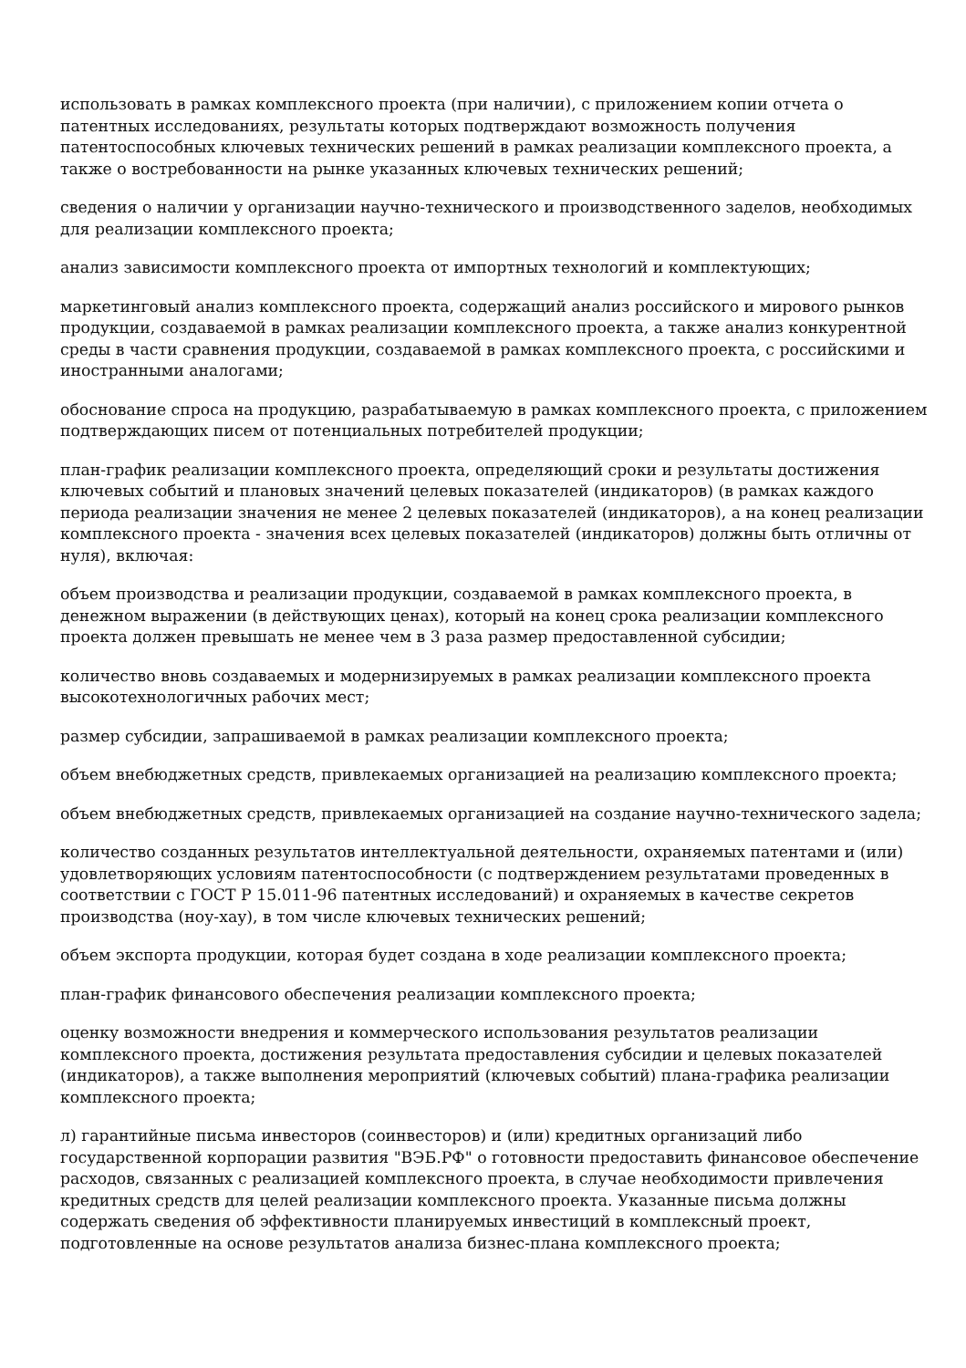использовать в рамках комплексного проекта (при наличии), с приложением копии отчета о патентных исследованиях, результаты которых подтверждают возможность получения патентоспособных ключевых технических решений в рамках реализации комплексного проекта, а также о востребованности на рынке указанных ключевых технических решений;
сведения о наличии у организации научно-технического и производственного заделов, необходимых для реализации комплексного проекта;
анализ зависимости комплексного проекта от импортных технологий и комплектующих;
маркетинговый анализ комплексного проекта, содержащий анализ российского и мирового рынков продукции, создаваемой в рамках реализации комплексного проекта, а также анализ конкурентной среды в части сравнения продукции, создаваемой в рамках комплексного проекта, с российскими и иностранными аналогами;
обоснование спроса на продукцию, разрабатываемую в рамках комплексного проекта, с приложением подтверждающих писем от потенциальных потребителей продукции;
план-график реализации комплексного проекта, определяющий сроки и результаты достижения ключевых событий и плановых значений целевых показателей (индикаторов) (в рамках каждого периода реализации значения не менее 2 целевых показателей (индикаторов), а на конец реализации комплексного проекта - значения всех целевых показателей (индикаторов) должны быть отличны от нуля), включая:
объем производства и реализации продукции, создаваемой в рамках комплексного проекта, в денежном выражении (в действующих ценах), который на конец срока реализации комплексного проекта должен превышать не менее чем в 3 раза размер предоставленной субсидии;
количество вновь создаваемых и модернизируемых в рамках реализации комплексного проекта высокотехнологичных рабочих мест;
размер субсидии, запрашиваемой в рамках реализации комплексного проекта;
объем внебюджетных средств, привлекаемых организацией на реализацию комплексного проекта;
объем внебюджетных средств, привлекаемых организацией на создание научно-технического задела;
количество созданных результатов интеллектуальной деятельности, охраняемых патентами и (или) удовлетворяющих условиям патентоспособности (с подтверждением результатами проведенных в соответствии с ГОСТ Р 15.011-96 патентных исследований) и охраняемых в качестве секретов производства (ноу-хау), в том числе ключевых технических решений;
объем экспорта продукции, которая будет создана в ходе реализации комплексного проекта;
план-график финансового обеспечения реализации комплексного проекта;
оценку возможности внедрения и коммерческого использования результатов реализации комплексного проекта, достижения результата предоставления субсидии и целевых показателей (индикаторов), а также выполнения мероприятий (ключевых событий) плана-графика реализации комплексного проекта;
л) гарантийные письма инвесторов (соинвесторов) и (или) кредитных организаций либо государственной корпорации развития "ВЭБ.РФ" о готовности предоставить финансовое обеспечение расходов, связанных с реализацией комплексного проекта, в случае необходимости привлечения кредитных средств для целей реализации комплексного проекта. Указанные письма должны содержать сведения об эффективности планируемых инвестиций в комплексный проект, подготовленные на основе результатов анализа бизнес-плана комплексного проекта;